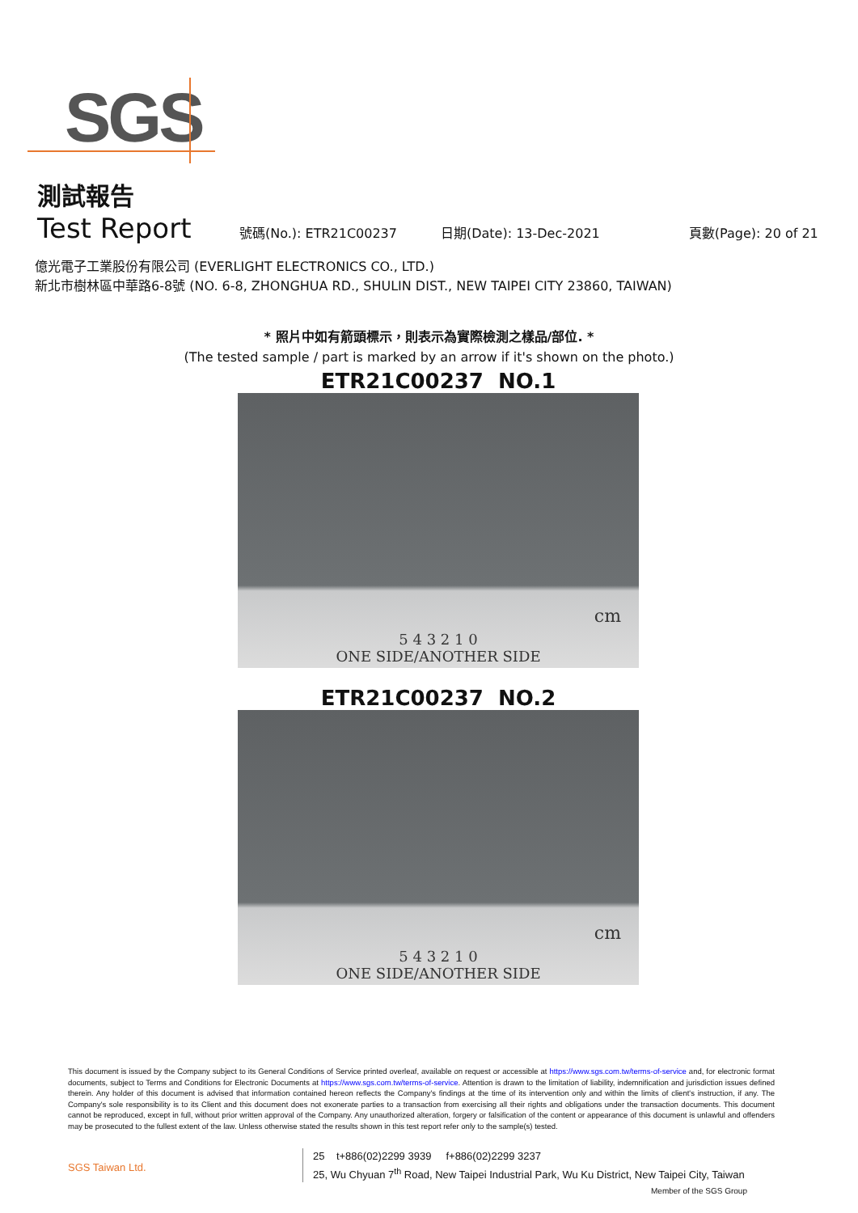SGS
測試報告
Test Report
號碼(No.): ETR21C00237 日期(Date): 13-Dec-2021 頁數(Page): 20 of 21
億光電子工業股份有限公司 (EVERLIGHT ELECTRONICS CO., LTD.)
新北市樹林區中華路6-8號 (NO. 6-8, ZHONGHUA RD., SHULIN DIST., NEW TAIPEI CITY 23860, TAIWAN)
* 照片中如有箭頭標示，則表示為實際檢測之樣品/部位. *
(The tested sample / part is marked by an arrow if it's shown on the photo.)
ETR21C00237 NO.1
cm
5 4 3 2 1 0
ONE SIDE/ANOTHER SIDE
ETR21C00237 NO.2
cm
5 4 3 2 1 0
ONE SIDE/ANOTHER SIDE
This document is issued by the Company subject to its General Conditions of Service printed overleaf, available on request or accessible at https://www.sgs.com.tw/terms-of-service and, for electronic format documents, subject to Terms and Conditions for Electronic Documents at https://www.sgs.com.tw/terms-of-service. Attention is drawn to the limitation of liability, indemnification and jurisdiction issues defined therein. Any holder of this document is advised that information contained hereon reflects the Company's findings at the time of its intervention only and within the limits of client's instruction, if any. The Company's sole responsibility is to its Client and this document does not exonerate parties to a transaction from exercising all their rights and obligations under the transaction documents. This document cannot be reproduced, except in full, without prior written approval of the Company. Any unauthorized alteration, forgery or falsification of the content or appearance of this document is unlawful and offenders may be prosecuted to the fullest extent of the law. Unless otherwise stated the results shown in this test report refer only to the sample(s) tested.
SGS Taiwan Ltd.
25 t+886(02)2299 3939 f+886(02)2299 3237
25, Wu Chyuan 7<sup>th</sup> Road, New Taipei Industrial Park, Wu Ku District, New Taipei City, Taiwan
Member of the SGS Group